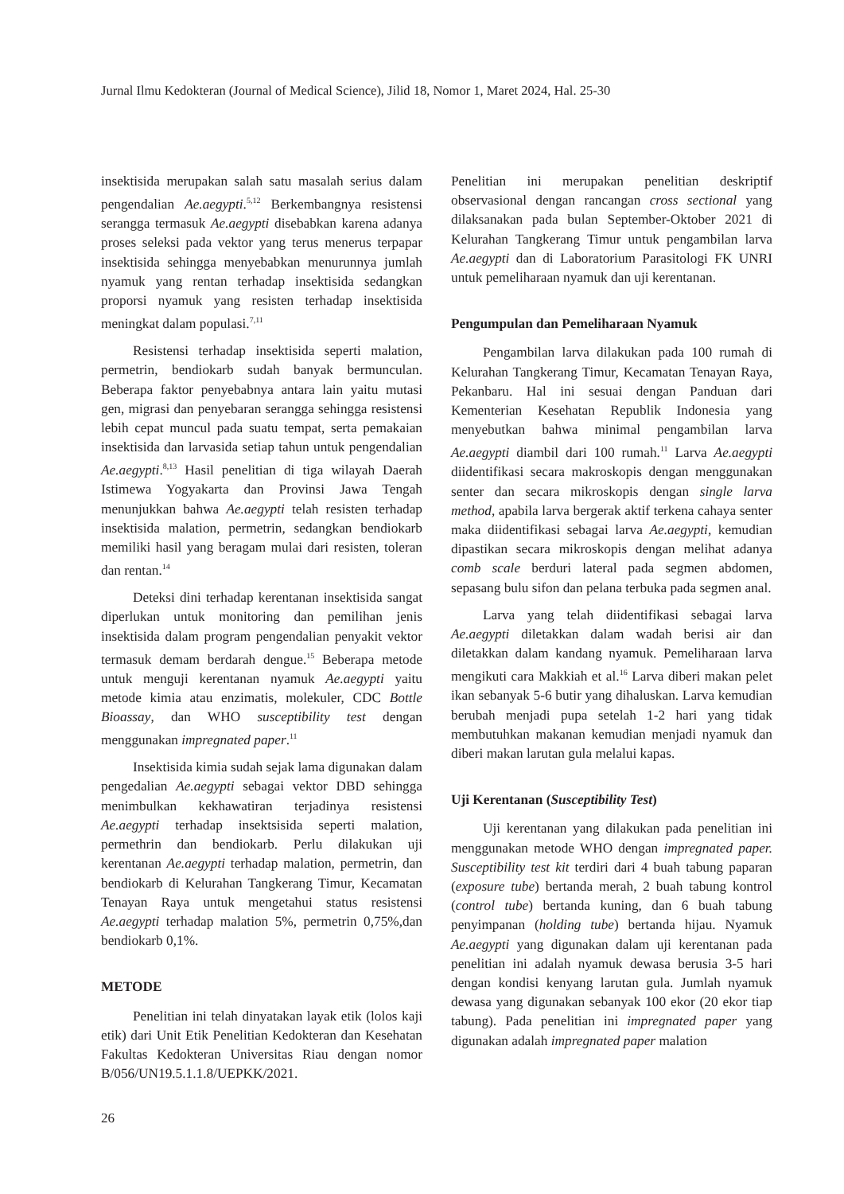Jurnal Ilmu Kedokteran (Journal of Medical Science), Jilid 18, Nomor 1, Maret 2024, Hal. 25-30
insektisida merupakan salah satu masalah serius dalam pengendalian Ae.aegypti.<sup>5,12</sup> Berkembangnya resistensi serangga termasuk Ae.aegypti disebabkan karena adanya proses seleksi pada vektor yang terus menerus terpapar insektisida sehingga menyebabkan menurunnya jumlah nyamuk yang rentan terhadap insektisida sedangkan proporsi nyamuk yang resisten terhadap insektisida meningkat dalam populasi.<sup>7,11</sup>
Resistensi terhadap insektisida seperti malation, permetrin, bendiokarb sudah banyak bermunculan. Beberapa faktor penyebabnya antara lain yaitu mutasi gen, migrasi dan penyebaran serangga sehingga resistensi lebih cepat muncul pada suatu tempat, serta pemakaian insektisida dan larvasida setiap tahun untuk pengendalian Ae.aegypti.<sup>8,13</sup> Hasil penelitian di tiga wilayah Daerah Istimewa Yogyakarta dan Provinsi Jawa Tengah menunjukkan bahwa Ae.aegypti telah resisten terhadap insektisida malation, permetrin, sedangkan bendiokarb memiliki hasil yang beragam mulai dari resisten, toleran dan rentan.<sup>14</sup>
Deteksi dini terhadap kerentanan insektisida sangat diperlukan untuk monitoring dan pemilihan jenis insektisida dalam program pengendalian penyakit vektor termasuk demam berdarah dengue.<sup>15</sup> Beberapa metode untuk menguji kerentanan nyamuk Ae.aegypti yaitu metode kimia atau enzimatis, molekuler, CDC Bottle Bioassay, dan WHO susceptibility test dengan menggunakan impregnated paper.<sup>11</sup>
Insektisida kimia sudah sejak lama digunakan dalam pengedalian Ae.aegypti sebagai vektor DBD sehingga menimbulkan kekhawatiran terjadinya resistensi Ae.aegypti terhadap insektsisida seperti malation, permethrin dan bendiokarb. Perlu dilakukan uji kerentanan Ae.aegypti terhadap malation, permetrin, dan bendiokarb di Kelurahan Tangkerang Timur, Kecamatan Tenayan Raya untuk mengetahui status resistensi Ae.aegypti terhadap malation 5%, permetrin 0,75%,dan bendiokarb 0,1%.
METODE
Penelitian ini telah dinyatakan layak etik (lolos kaji etik) dari Unit Etik Penelitian Kedokteran dan Kesehatan Fakultas Kedokteran Universitas Riau dengan nomor B/056/UN19.5.1.1.8/UEPKK/2021.
Penelitian ini merupakan penelitian deskriptif observasional dengan rancangan cross sectional yang dilaksanakan pada bulan September-Oktober 2021 di Kelurahan Tangkerang Timur untuk pengambilan larva Ae.aegypti dan di Laboratorium Parasitologi FK UNRI untuk pemeliharaan nyamuk dan uji kerentanan.
Pengumpulan dan Pemeliharaan Nyamuk
Pengambilan larva dilakukan pada 100 rumah di Kelurahan Tangkerang Timur, Kecamatan Tenayan Raya, Pekanbaru. Hal ini sesuai dengan Panduan dari Kementerian Kesehatan Republik Indonesia yang menyebutkan bahwa minimal pengambilan larva Ae.aegypti diambil dari 100 rumah.<sup>11</sup> Larva Ae.aegypti diidentifikasi secara makroskopis dengan menggunakan senter dan secara mikroskopis dengan single larva method, apabila larva bergerak aktif terkena cahaya senter maka diidentifikasi sebagai larva Ae.aegypti, kemudian dipastikan secara mikroskopis dengan melihat adanya comb scale berduri lateral pada segmen abdomen, sepasang bulu sifon dan pelana terbuka pada segmen anal.
Larva yang telah diidentifikasi sebagai larva Ae.aegypti diletakkan dalam wadah berisi air dan diletakkan dalam kandang nyamuk. Pemeliharaan larva mengikuti cara Makkiah et al.<sup>16</sup> Larva diberi makan pelet ikan sebanyak 5-6 butir yang dihaluskan. Larva kemudian berubah menjadi pupa setelah 1-2 hari yang tidak membutuhkan makanan kemudian menjadi nyamuk dan diberi makan larutan gula melalui kapas.
Uji Kerentanan (Susceptibility Test)
Uji kerentanan yang dilakukan pada penelitian ini menggunakan metode WHO dengan impregnated paper. Susceptibility test kit terdiri dari 4 buah tabung paparan (exposure tube) bertanda merah, 2 buah tabung kontrol (control tube) bertanda kuning, dan 6 buah tabung penyimpanan (holding tube) bertanda hijau. Nyamuk Ae.aegypti yang digunakan dalam uji kerentanan pada penelitian ini adalah nyamuk dewasa berusia 3-5 hari dengan kondisi kenyang larutan gula. Jumlah nyamuk dewasa yang digunakan sebanyak 100 ekor (20 ekor tiap tabung). Pada penelitian ini impregnated paper yang digunakan adalah impregnated paper malation
26